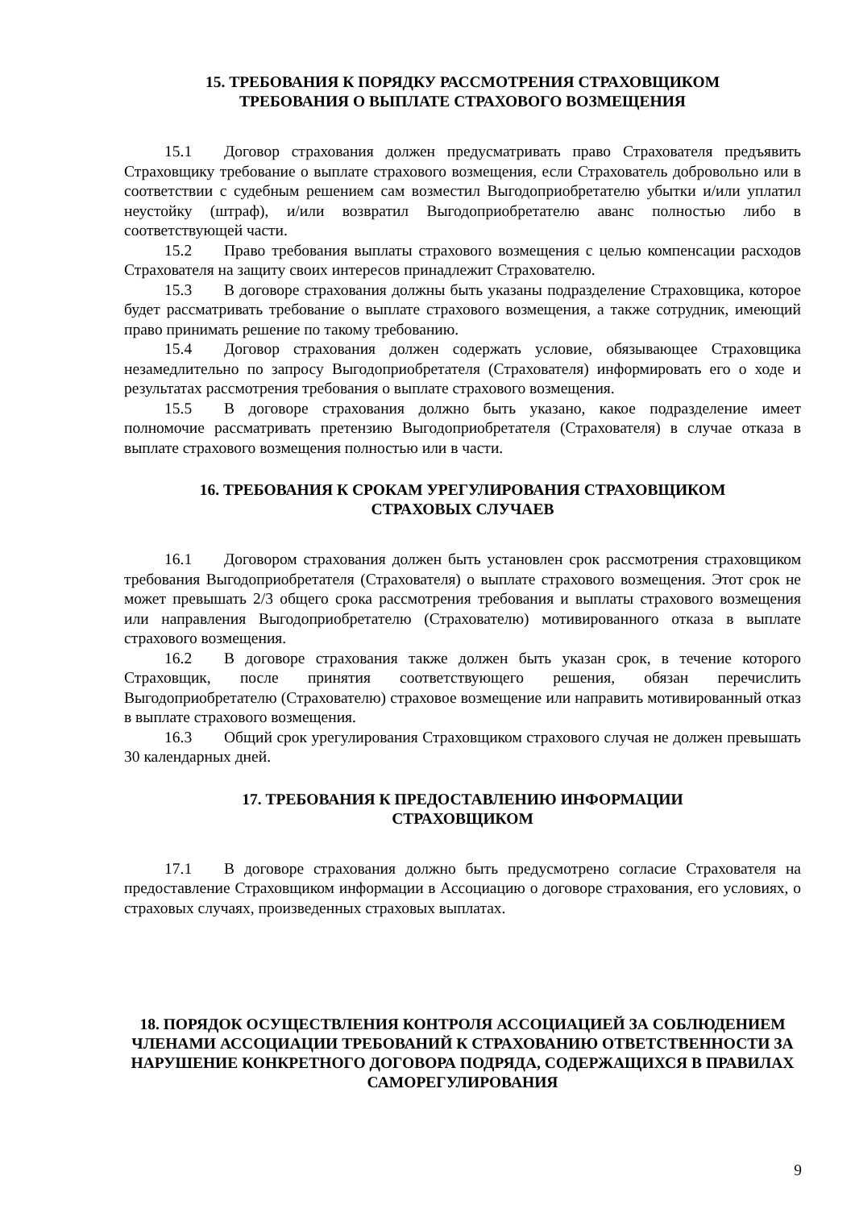15. ТРЕБОВАНИЯ К ПОРЯДКУ РАССМОТРЕНИЯ СТРАХОВЩИКОМ
ТРЕБОВАНИЯ О ВЫПЛАТЕ СТРАХОВОГО ВОЗМЕЩЕНИЯ
15.1 Договор страхования должен предусматривать право Страхователя предъявить Страховщику требование о выплате страхового возмещения, если Страхователь добровольно или в соответствии с судебным решением сам возместил Выгодоприобретателю убытки и/или уплатил неустойку (штраф), и/или возвратил Выгодоприобретателю аванс полностью либо в соответствующей части.
15.2 Право требования выплаты страхового возмещения с целью компенсации расходов Страхователя на защиту своих интересов принадлежит Страхователю.
15.3 В договоре страхования должны быть указаны подразделение Страховщика, которое будет рассматривать требование о выплате страхового возмещения, а также сотрудник, имеющий право принимать решение по такому требованию.
15.4 Договор страхования должен содержать условие, обязывающее Страховщика незамедлительно по запросу Выгодоприобретателя (Страхователя) информировать его о ходе и результатах рассмотрения требования о выплате страхового возмещения.
15.5 В договоре страхования должно быть указано, какое подразделение имеет полномочие рассматривать претензию Выгодоприобретателя (Страхователя) в случае отказа в выплате страхового возмещения полностью или в части.
16. ТРЕБОВАНИЯ К СРОКАМ УРЕГУЛИРОВАНИЯ СТРАХОВЩИКОМ
СТРАХОВЫХ СЛУЧАЕВ
16.1 Договором страхования должен быть установлен срок рассмотрения страховщиком требования Выгодоприобретателя (Страхователя) о выплате страхового возмещения. Этот срок не может превышать 2/3 общего срока рассмотрения требования и выплаты страхового возмещения или направления Выгодоприобретателю (Страхователю) мотивированного отказа в выплате страхового возмещения.
16.2 В договоре страхования также должен быть указан срок, в течение которого Страховщик, после принятия соответствующего решения, обязан перечислить Выгодоприобретателю (Страхователю) страховое возмещение или направить мотивированный отказ в выплате страхового возмещения.
16.3 Общий срок урегулирования Страховщиком страхового случая не должен превышать 30 календарных дней.
17. ТРЕБОВАНИЯ К ПРЕДОСТАВЛЕНИЮ ИНФОРМАЦИИ
СТРАХОВЩИКОМ
17.1 В договоре страхования должно быть предусмотрено согласие Страхователя на предоставление Страховщиком информации в Ассоциацию о договоре страхования, его условиях, о страховых случаях, произведенных страховых выплатах.
18. ПОРЯДОК ОСУЩЕСТВЛЕНИЯ КОНТРОЛЯ АССОЦИАЦИЕЙ ЗА СОБЛЮДЕНИЕМ ЧЛЕНАМИ АССОЦИАЦИИ ТРЕБОВАНИЙ К СТРАХОВАНИЮ ОТВЕТСТВЕННОСТИ ЗА НАРУШЕНИЕ КОНКРЕТНОГО ДОГОВОРА ПОДРЯДА, СОДЕРЖАЩИХСЯ В ПРАВИЛАХ САМОРЕГУЛИРОВАНИЯ
9